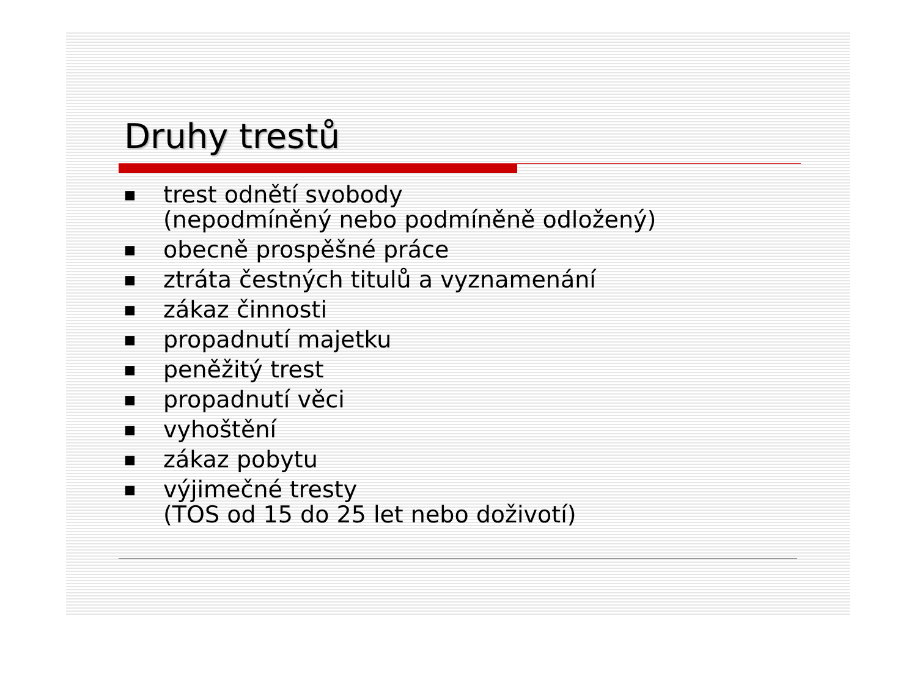Druhy trestů
■ trest odnětí svobody
(nepodmíněný nebo podmíněně odložený)
■ obecně prospěšné práce
■ ztráta čestných titulů a vyznamenání
■ zákaz činnosti
■ propadnutí majetku
■ peněžitý trest
■ propadnutí věci
■ vyhoštění
■ zákaz pobytu
■ výjimečné tresty
(TOS od 15 do 25 let nebo doživotí)